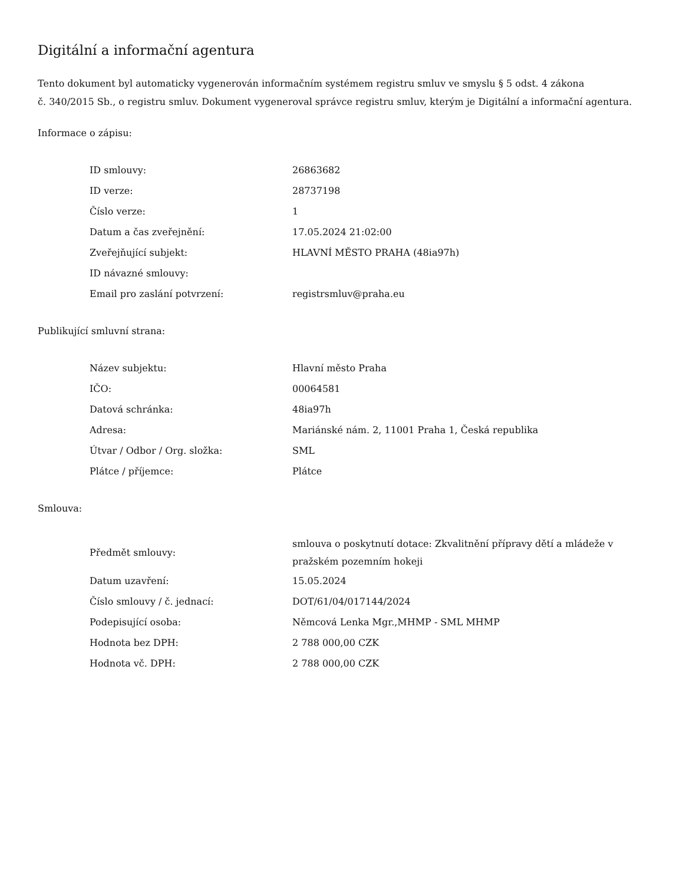Digitální a informační agentura
Tento dokument byl automaticky vygenerován informačním systémem registru smluv ve smyslu § 5 odst. 4 zákona
č. 340/2015 Sb., o registru smluv. Dokument vygeneroval správce registru smluv, kterým je Digitální a informační agentura.
Informace o zápisu:
| ID smlouvy: | 26863682 |
| ID verze: | 28737198 |
| Číslo verze: | 1 |
| Datum a čas zveřejnění: | 17.05.2024 21:02:00 |
| Zveřejňující subjekt: | HLAVNÍ MĚSTO PRAHA (48ia97h) |
| ID návazné smlouvy: | |
| Email pro zaslání potvrzení: | registrsmluv@praha.eu |
Publikující smluvní strana:
| Název subjektu: | Hlavní město Praha |
| IČO: | 00064581 |
| Datová schránka: | 48ia97h |
| Adresa: | Mariánské nám. 2, 11001 Praha 1, Česká republika |
| Útvar / Odbor / Org. složka: | SML |
| Plátce / příjemce: | Plátce |
Smlouva:
| Předmět smlouvy: | smlouva o poskytnutí dotace: Zkvalitnění přípravy dětí a mládeže v pražském pozemním hokeji |
| Datum uzavření: | 15.05.2024 |
| Číslo smlouvy / č. jednací: | DOT/61/04/017144/2024 |
| Podepisující osoba: | Němcová Lenka Mgr.,MHMP - SML MHMP |
| Hodnota bez DPH: | 2 788 000,00 CZK |
| Hodnota vč. DPH: | 2 788 000,00 CZK |